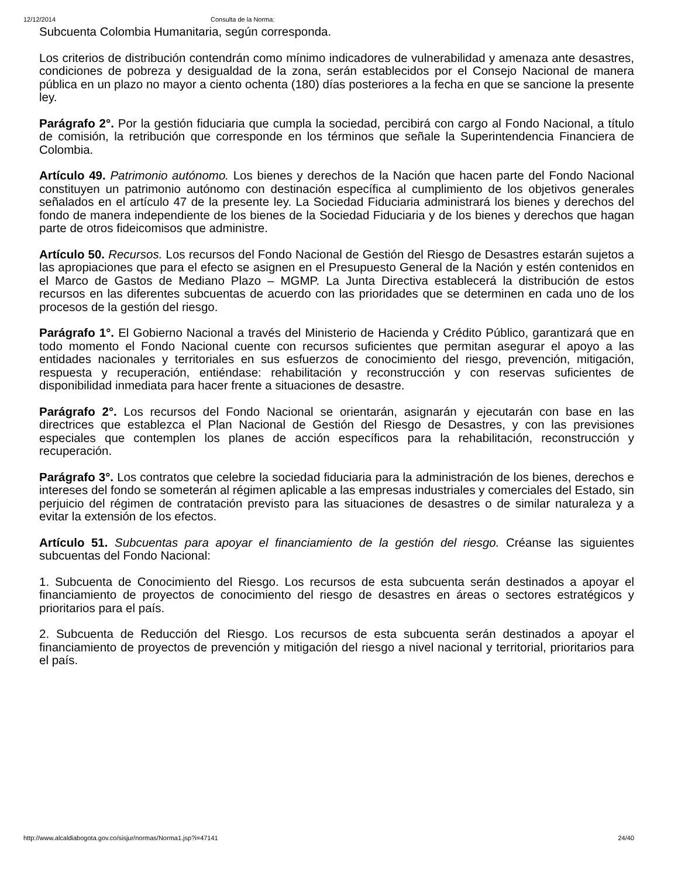12/12/2014 Consulta de la Norma:
Subcuenta Colombia Humanitaria, según corresponda.
Los criterios de distribución contendrán como mínimo indicadores de vulnerabilidad y amenaza ante desastres, condiciones de pobreza y desigualdad de la zona, serán establecidos por el Consejo Nacional de manera pública en un plazo no mayor a ciento ochenta (180) días posteriores a la fecha en que se sancione la presente ley.
Parágrafo 2°. Por la gestión fiduciaria que cumpla la sociedad, percibirá con cargo al Fondo Nacional, a título de comisión, la retribución que corresponde en los términos que señale la Superintendencia Financiera de Colombia.
Artículo 49. Patrimonio autónomo. Los bienes y derechos de la Nación que hacen parte del Fondo Nacional constituyen un patrimonio autónomo con destinación específica al cumplimiento de los objetivos generales señalados en el artículo 47 de la presente ley. La Sociedad Fiduciaria administrará los bienes y derechos del fondo de manera independiente de los bienes de la Sociedad Fiduciaria y de los bienes y derechos que hagan parte de otros fideicomisos que administre.
Artículo 50. Recursos. Los recursos del Fondo Nacional de Gestión del Riesgo de Desastres estarán sujetos a las apropiaciones que para el efecto se asignen en el Presupuesto General de la Nación y estén contenidos en el Marco de Gastos de Mediano Plazo – MGMP. La Junta Directiva establecerá la distribución de estos recursos en las diferentes subcuentas de acuerdo con las prioridades que se determinen en cada uno de los procesos de la gestión del riesgo.
Parágrafo 1°. El Gobierno Nacional a través del Ministerio de Hacienda y Crédito Público, garantizará que en todo momento el Fondo Nacional cuente con recursos suficientes que permitan asegurar el apoyo a las entidades nacionales y territoriales en sus esfuerzos de conocimiento del riesgo, prevención, mitigación, respuesta y recuperación, entiéndase: rehabilitación y reconstrucción y con reservas suficientes de disponibilidad inmediata para hacer frente a situaciones de desastre.
Parágrafo 2°. Los recursos del Fondo Nacional se orientarán, asignarán y ejecutarán con base en las directrices que establezca el Plan Nacional de Gestión del Riesgo de Desastres, y con las previsiones especiales que contemplen los planes de acción específicos para la rehabilitación, reconstrucción y recuperación.
Parágrafo 3°. Los contratos que celebre la sociedad fiduciaria para la administración de los bienes, derechos e intereses del fondo se someterán al régimen aplicable a las empresas industriales y comerciales del Estado, sin perjuicio del régimen de contratación previsto para las situaciones de desastres o de similar naturaleza y a evitar la extensión de los efectos.
Artículo 51. Subcuentas para apoyar el financiamiento de la gestión del riesgo. Créanse las siguientes subcuentas del Fondo Nacional:
1. Subcuenta de Conocimiento del Riesgo. Los recursos de esta subcuenta serán destinados a apoyar el financiamiento de proyectos de conocimiento del riesgo de desastres en áreas o sectores estratégicos y prioritarios para el país.
2. Subcuenta de Reducción del Riesgo. Los recursos de esta subcuenta serán destinados a apoyar el financiamiento de proyectos de prevención y mitigación del riesgo a nivel nacional y territorial, prioritarios para el país.
http://www.alcaldiabogota.gov.co/sisjur/normas/Norma1.jsp?i=47141 24/40